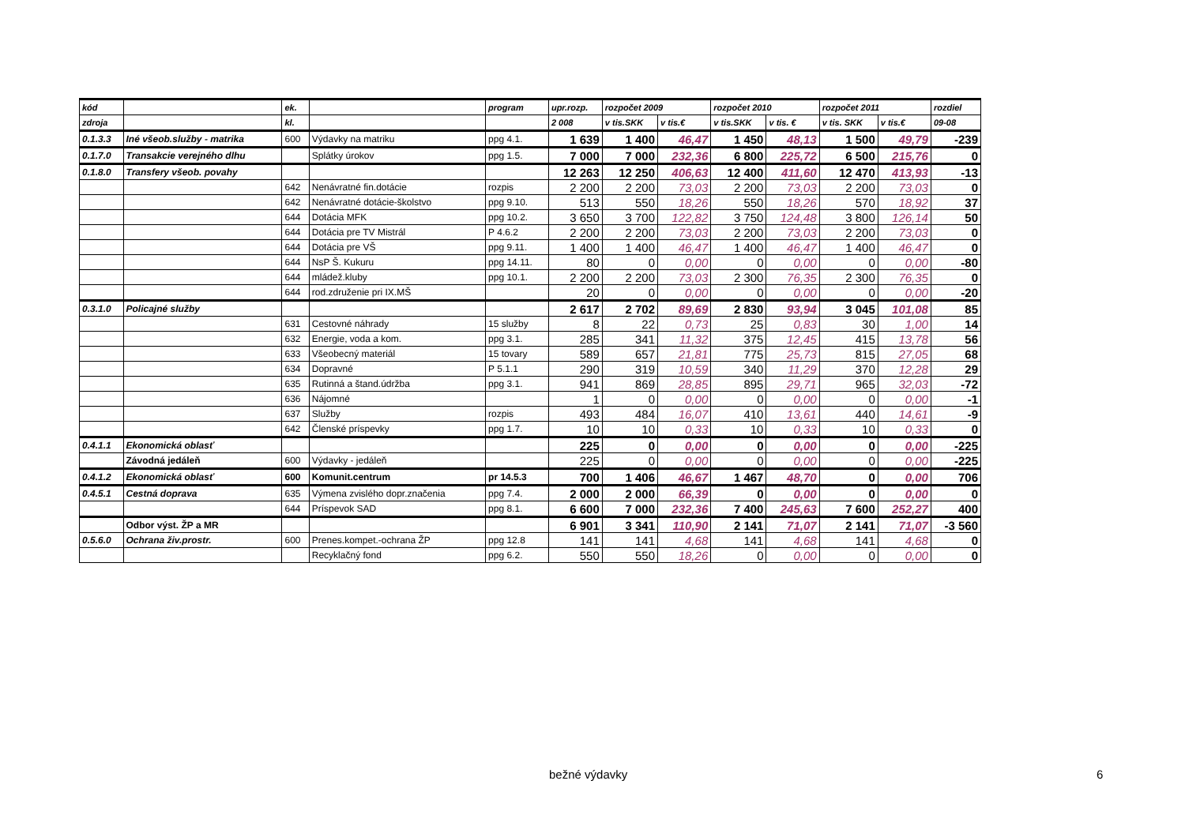| kód | | ek. | | program | upr.rozp. | rozpočet 2009 | | rozpočet 2010 | | rozpočet 2011 | | rozdiel |
| --- | --- | --- | --- | --- | --- | --- | --- | --- | --- | --- | --- | --- |
| zdroja | | kl. | | | 2 008 | v tis.SKK | v tis.€ | v tis.SKK | v tis. € | v tis. SKK | v tis.€ | 09-08 |
| 0.1.3.3 | Iné všeob.služby - matrika | 600 | Výdavky na matriku | ppg 4.1. | 1 639 | 1 400 | 46,47 | 1 450 | 48,13 | 1 500 | 49,79 | -239 |
| 0.1.7.0 | Transakcie verejného dlhu | | Splátky úrokov | ppg 1.5. | 7 000 | 7 000 | 232,36 | 6 800 | 225,72 | 6 500 | 215,76 | 0 |
| 0.1.8.0 | Transfery všeob. povahy | | | | 12 263 | 12 250 | 406,63 | 12 400 | 411,60 | 12 470 | 413,93 | -13 |
| | | 642 | Nenávratné fin.dotácie | rozpis | 2 200 | 2 200 | 73,03 | 2 200 | 73,03 | 2 200 | 73,03 | 0 |
| | | 642 | Nenávratné dotácie-školstvo | ppg 9.10. | 513 | 550 | 18,26 | 550 | 18,26 | 570 | 18,92 | 37 |
| | | 644 | Dotácia MFK | ppg 10.2. | 3 650 | 3 700 | 122,82 | 3 750 | 124,48 | 3 800 | 126,14 | 50 |
| | | 644 | Dotácia pre TV Mistrál | P 4.6.2 | 2 200 | 2 200 | 73,03 | 2 200 | 73,03 | 2 200 | 73,03 | 0 |
| | | 644 | Dotácia pre VŠ | ppg 9.11. | 1 400 | 1 400 | 46,47 | 1 400 | 46,47 | 1 400 | 46,47 | 0 |
| | | 644 | NsP Š. Kukuru | ppg 14.11. | 80 | 0 | 0,00 | 0 | 0,00 | 0 | 0,00 | -80 |
| | | 644 | mládež.kluby | ppg 10.1. | 2 200 | 2 200 | 73,03 | 2 300 | 76,35 | 2 300 | 76,35 | 0 |
| | | 644 | rod.združenie pri IX.MŠ | | 20 | 0 | 0,00 | 0 | 0,00 | 0 | 0,00 | -20 |
| 0.3.1.0 | Policajné služby | | | | 2 617 | 2 702 | 89,69 | 2 830 | 93,94 | 3 045 | 101,08 | 85 |
| | | 631 | Cestovné náhrady | 15 služby | 8 | 22 | 0,73 | 25 | 0,83 | 30 | 1,00 | 14 |
| | | 632 | Energie, voda a kom. | ppg 3.1. | 285 | 341 | 11,32 | 375 | 12,45 | 415 | 13,78 | 56 |
| | | 633 | Všeobecný materiál | 15 tovary | 589 | 657 | 21,81 | 775 | 25,73 | 815 | 27,05 | 68 |
| | | 634 | Dopravné | P 5.1.1 | 290 | 319 | 10,59 | 340 | 11,29 | 370 | 12,28 | 29 |
| | | 635 | Rutinná a štand.údržba | ppg 3.1. | 941 | 869 | 28,85 | 895 | 29,71 | 965 | 32,03 | -72 |
| | | 636 | Nájomné | | 1 | 0 | 0,00 | 0 | 0,00 | 0 | 0,00 | -1 |
| | | 637 | Služby | rozpis | 493 | 484 | 16,07 | 410 | 13,61 | 440 | 14,61 | -9 |
| | | 642 | Členské príspevky | ppg 1.7. | 10 | 10 | 0,33 | 10 | 0,33 | 10 | 0,33 | 0 |
| 0.4.1.1 | Ekonomická oblasť | | | | 225 | 0 | 0,00 | 0 | 0,00 | 0 | 0,00 | -225 |
| | Závodná jedáleň | 600 | Výdavky - jedáleň | | 225 | 0 | 0,00 | 0 | 0,00 | 0 | 0,00 | -225 |
| 0.4.1.2 | Ekonomická oblasť | 600 | Komunit.centrum | pr 14.5.3 | 700 | 1 406 | 46,67 | 1 467 | 48,70 | 0 | 0,00 | 706 |
| 0.4.5.1 | Cestná doprava | 635 | Výmena zvislého dopr.značenia | ppg 7.4. | 2 000 | 2 000 | 66,39 | 0 | 0,00 | 0 | 0,00 | 0 |
| | | 644 | Príspevok SAD | ppg 8.1. | 6 600 | 7 000 | 232,36 | 7 400 | 245,63 | 7 600 | 252,27 | 400 |
| | Odbor výst. ŽP a MR | | | | 6 901 | 3 341 | 110,90 | 2 141 | 71,07 | 2 141 | 71,07 | -3 560 |
| 0.5.6.0 | Ochrana živ.prostr. | 600 | Prenes.kompet.-ochrana ŽP | ppg 12.8 | 141 | 141 | 4,68 | 141 | 4,68 | 141 | 4,68 | 0 |
| | | | Recyklačný fond | ppg 6.2. | 550 | 550 | 18,26 | 0 | 0,00 | 0 | 0,00 | 0 |
bežné výdavky 6